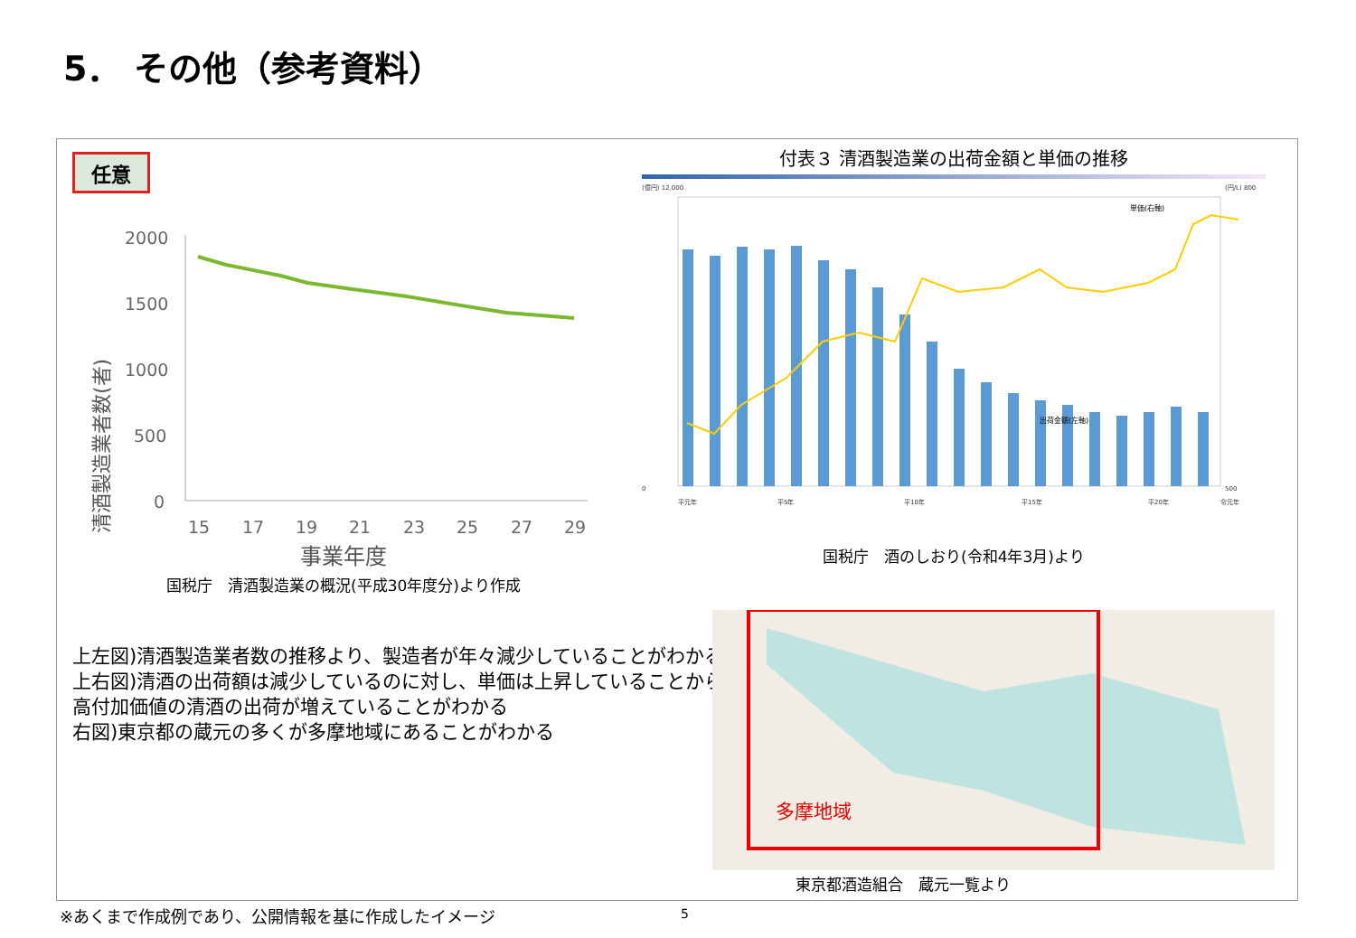5． その他（参考資料）
任意
清酒製造業者数(者)
2000
1500
1000
500
0
15
17
19
21
23
25
27
29
事業年度
国税庁　清酒製造業の概況(平成30年度分)より作成
付表３ 清酒製造業の出荷金額と単価の推移
(億円) 12,000
0
(円/L) 800
500
平元年
平5年
平10年
平15年
平20年
令元年
出荷金額(左軸)
単価(右軸)
国税庁　酒のしおり(令和4年3月)より
上左図)清酒製造業者数の推移より、製造者が年々減少していることがわかる
上右図)清酒の出荷額は減少しているのに対し、単価は上昇していることから、
高付加価値の清酒の出荷が増えていることがわかる
右図)東京都の蔵元の多くが多摩地域にあることがわかる
多摩地域
東京都酒造組合　蔵元一覧より
※あくまで作成例であり、公開情報を基に作成したイメージ
5